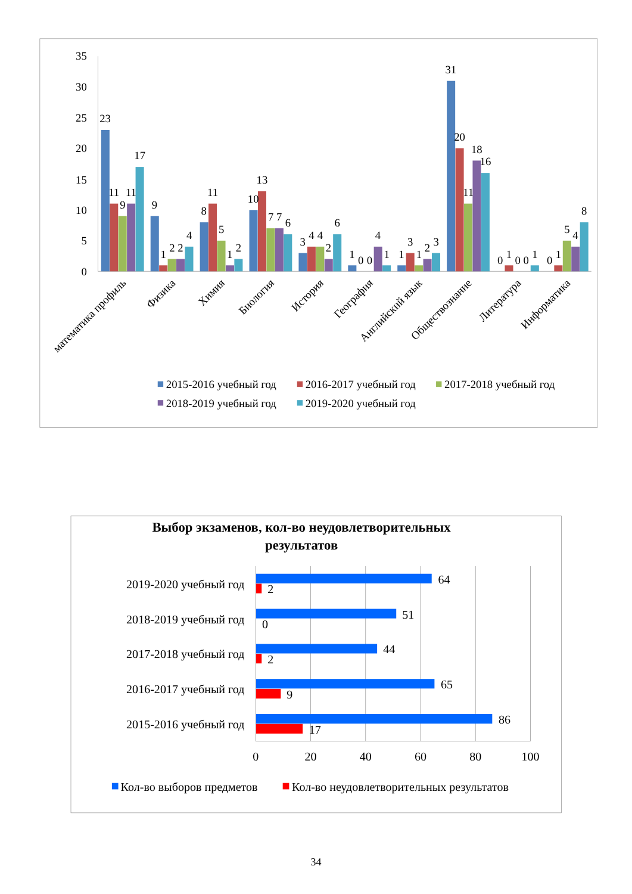35
30
25
20
15
10
5
0
23
11
9
11
17
9
1
2
2
4
8
11
5
1
2
10
13
7
7
6
3
4
4
2
6
1
0
0
4
1
1
3
1
2
3
31
20
11
18
16
0
1
0
0
1
0
1
5
4
8
математика профиль
Физика
Химия
Биология
История
География
Английский язык
Обществознание
Литература
Информатика
2015-2016 учебный год
2016-2017 учебный год
2017-2018 учебный год
2018-2019 учебный год
2019-2020 учебный год
Выбор экзаменов, кол-во неудовлетворительных
результатов
2019-2020 учебный год
2018-2019 учебный год
2017-2018 учебный год
2016-2017 учебный год
2015-2016 учебный год
64
2
51
0
44
2
65
9
86
17
0
20
40
60
80
100
Кол-во выборов предметов
Кол-во неудовлетворительных результатов
34